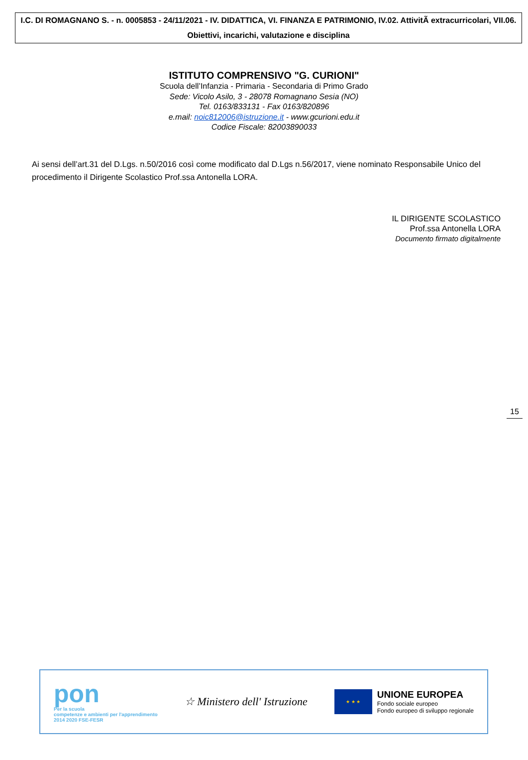I.C. DI ROMAGNANO S. - n. 0005853 - 24/11/2021 - IV. DIDATTICA, VI. FINANZA E PATRIMONIO, IV.02. AttivitÃ extracurricolari, VII.06. Obiettivi, incarichi, valutazione e disciplina
ISTITUTO COMPRENSIVO "G. CURIONI"
Scuola dell’Infanzia - Primaria - Secondaria di Primo Grado
Sede: Vicolo Asilo, 3 - 28078 Romagnano Sesia (NO)
Tel. 0163/833131 - Fax 0163/820896
e.mail: noic812006@istruzione.it - www.gcurioni.edu.it
Codice Fiscale: 82003890033
Ai sensi dell’art.31 del D.Lgs. n.50/2016 così come modificato dal D.Lgs n.56/2017, viene nominato Responsabile Unico del procedimento il Dirigente Scolastico Prof.ssa Antonella LORA.
IL DIRIGENTE SCOLASTICO
Prof.ssa Antonella LORA
Documento firmato digitalmente
15
pon
Per la scuola
competenze e ambienti per l'apprendimento
2014 2020 FSE-FESR
☆ Ministero dell' Istruzione
★ ★ ★
UNIONE EUROPEA
Fondo sociale europeo
Fondo europeo di sviluppo regionale